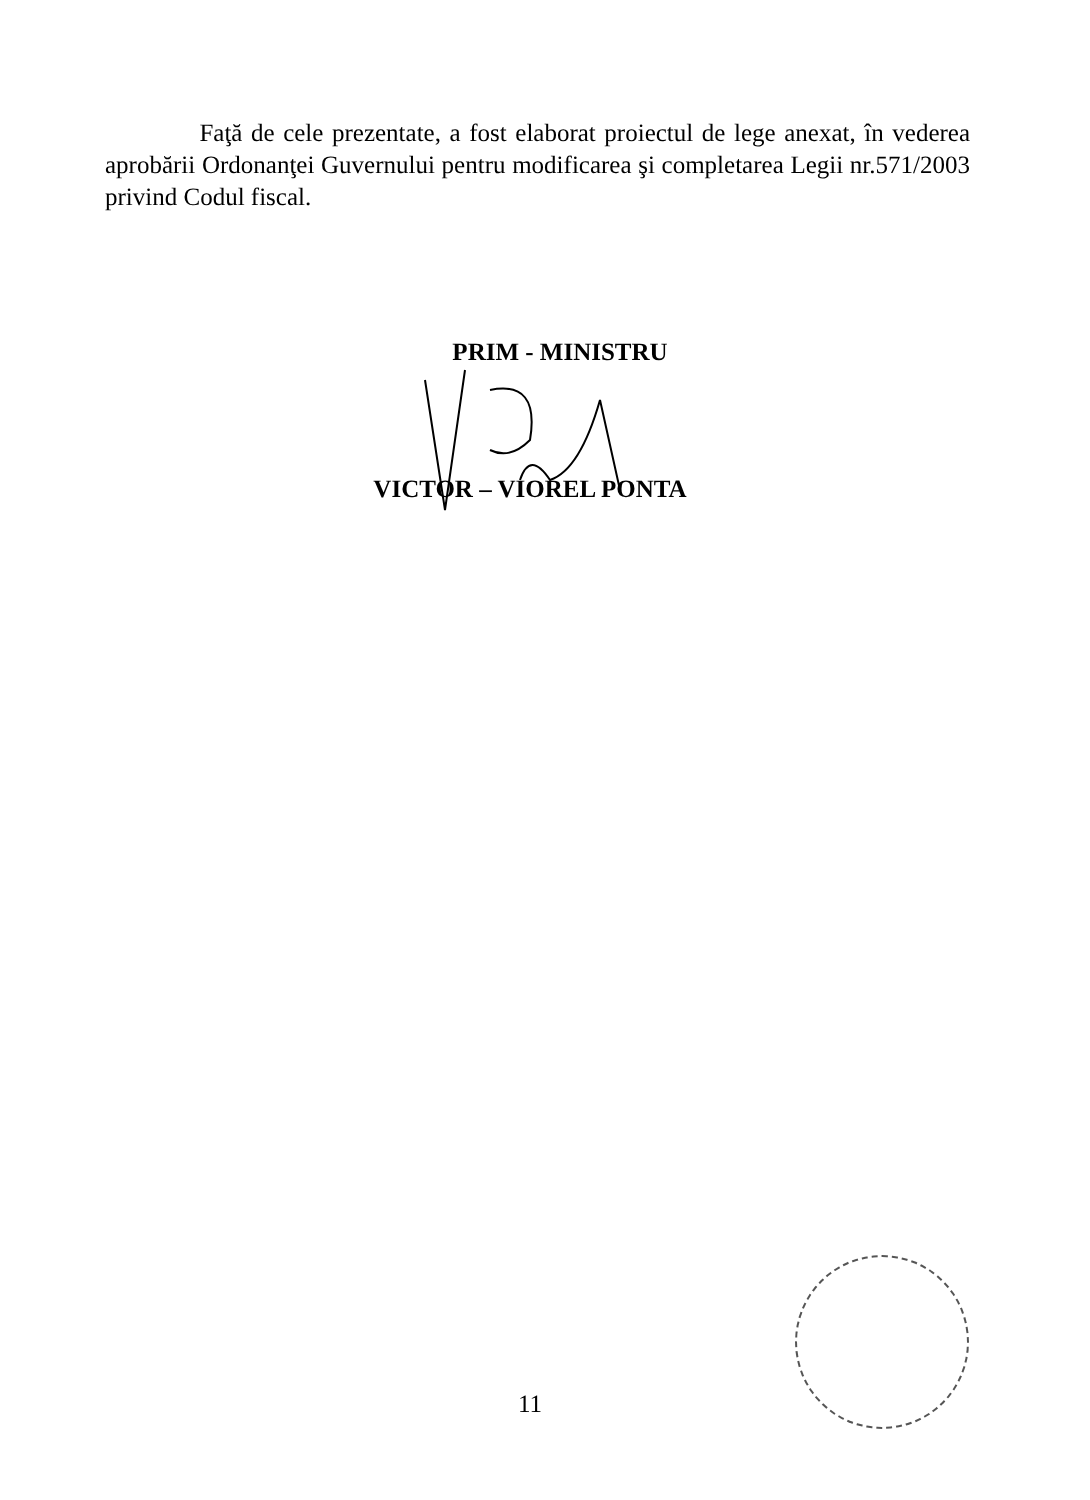Faţă de cele prezentate, a fost elaborat proiectul de lege anexat, în vederea aprobării Ordonanţei Guvernului pentru modificarea şi completarea Legii nr.571/2003 privind Codul fiscal.
PRIM - MINISTRU
VICTOR – VIOREL PONTA
11